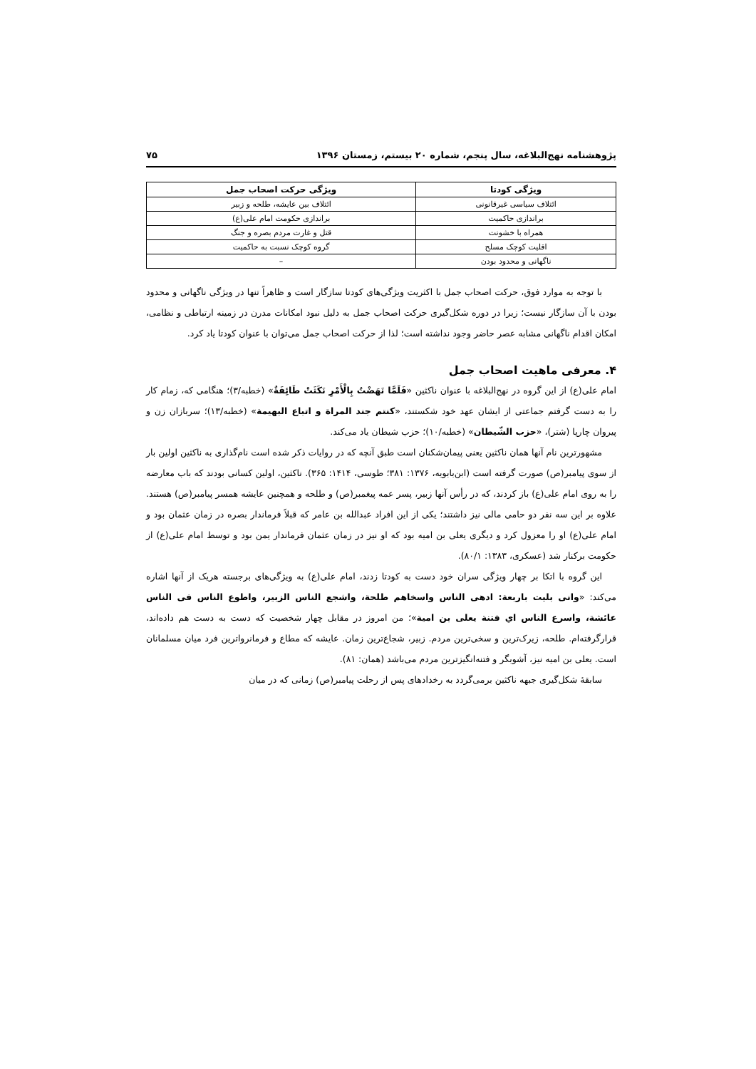پژوهشنامه نهج‌البلاغه، سال پنجم، شماره ۲۰ بیستم، زمستان ۱۳۹۶ ۷۵
| ویژگی کودتا | ویژگی حرکت اصحاب جمل |
| --- | --- |
| ائتلاف سیاسی غیرقانونی | ائتلاف بین عایشه، طلحه و زبیر |
| براندازی حاکمیت | براندازی حکومت امام علی(ع) |
| همراه با خشونت | قتل و غارت مردم بصره و جنگ |
| اقلیت کوچک مسلح | گروه کوچک نسبت به حاکمیت |
| ناگهانی و محدود بودن | – |
با توجه به موارد فوق، حرکت اصحاب جمل با اکثریت ویژگی‌های کودتا سازگار است و ظاهراً تنها در ویژگی ناگهانی و محدود بودن با آن سازگار نیست؛ زیرا در دوره شکل‌گیری حرکت اصحاب جمل به دلیل نبود امکانات مدرن در زمینه ارتباطی و نظامی، امکان اقدام ناگهانی مشابه عصر حاضر وجود نداشته است؛ لذا از حرکت اصحاب جمل می‌توان با عنوان کودتا یاد کرد.
۴. معرفی ماهیت اصحاب جمل
امام علی(ع) از این گروه در نهج‌البلاغه با عنوان ناکثین «فَلَمَّا نَهَضْتُ بِالْأَمْرِ نَکَثَتْ طَائِفَةٌ» (خطبه/۳)؛ هنگامی که، زمام کار را به دست گرفتم جماعتی از ایشان عهد خود شکستند، «کنتم جند المراة و اتباع البهیمة» (خطبه/۱۳)؛ سربازان زن و پیروان چارپا (شتر)، «حزب الشّیطان» (خطبه/۱۰)؛ حزب شیطان یاد می‌کند.
مشهورترین نام آنها همان ناکثین یعنی پیمان‌شکنان است طبق آنچه که در روایات ذکر شده است نام‌گذاری به ناکثین اولین بار از سوی پیامبر(ص) صورت گرفته است (ابن‌بابویه، ۱۳۷۶: ۳۸۱؛ طوسی، ۱۴۱۴: ۳۶۵). ناکثین، اولین کسانی بودند که باب معارضه را به روی امام علی(ع) باز کردند، که در رأس آنها زبیر، پسر عمه پیغمبر(ص) و طلحه و همچنین عایشه همسر پیامبر(ص) هستند. علاوه بر این سه نفر دو حامی مالی نیز داشتند؛ یکی از این افراد عبدالله بن عامر که قبلاً فرماندار بصره در زمان عثمان بود و امام علی(ع) او را معزول کرد و دیگری یعلی بن امیه بود که او نیز در زمان عثمان فرماندار یمن بود و توسط امام علی(ع) از حکومت برکنار شد (عسکری، ۱۳۸۳: ۸۰/۱).
این گروه با اتکا بر چهار ویژگی سران خود دست به کودتا زدند، امام علی(ع) به ویژگی‌های برجسته هریک از آنها اشاره می‌کند: «وانی بلیت باربعة: ادهی الناس واسخاهم طلحة، واشجع الناس الزبیر، واطوع الناس فی الناس عائشة، واسرع الناس اي فتنة یعلی بن امیة»؛ من امروز در مقابل چهار شخصیت که دست به دست هم داده‌اند، قرارگرفته‌ام. طلحه، زیرک‌ترین و سخی‌ترین مردم. زبیر، شجاع‌ترین زمان. عایشه که مطاع و فرمانرواترین فرد میان مسلمانان است. یعلی بن امیه نیز، آشوبگر و فتنه‌انگیزترین مردم می‌باشد (همان: ۸۱).
سابقۀ شکل‌گیری جبهه ناکثین برمی‌گردد به رخدادهای پس از رحلت پیامبر(ص) زمانی که در میان